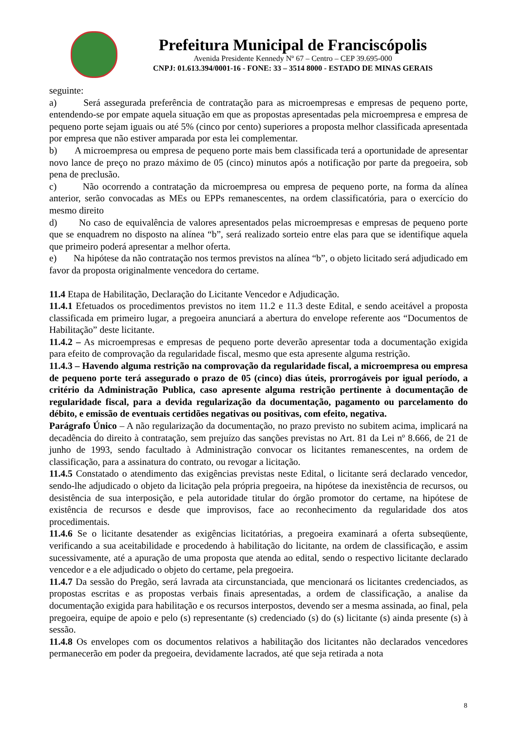Prefeitura Municipal de Franciscópolis
Avenida Presidente Kennedy Nº 67 – Centro – CEP 39.695-000
CNPJ: 01.613.394/0001-16 - FONE: 33 – 3514 8000 - ESTADO DE MINAS GERAIS
seguinte:
a) Será assegurada preferência de contratação para as microempresas e empresas de pequeno porte, entendendo-se por empate aquela situação em que as propostas apresentadas pela microempresa e empresa de pequeno porte sejam iguais ou até 5% (cinco por cento) superiores a proposta melhor classificada apresentada por empresa que não estiver amparada por esta lei complementar.
b) A microempresa ou empresa de pequeno porte mais bem classificada terá a oportunidade de apresentar novo lance de preço no prazo máximo de 05 (cinco) minutos após a notificação por parte da pregoeira, sob pena de preclusão.
c) Não ocorrendo a contratação da microempresa ou empresa de pequeno porte, na forma da alínea anterior, serão convocadas as MEs ou EPPs remanescentes, na ordem classificatória, para o exercício do mesmo direito
d) No caso de equivalência de valores apresentados pelas microempresas e empresas de pequeno porte que se enquadrem no disposto na alínea “b”, será realizado sorteio entre elas para que se identifique aquela que primeiro poderá apresentar a melhor oferta.
e) Na hipótese da não contratação nos termos previstos na alínea “b”, o objeto licitado será adjudicado em favor da proposta originalmente vencedora do certame.
11.4 Etapa de Habilitação, Declaração do Licitante Vencedor e Adjudicação.
11.4.1 Efetuados os procedimentos previstos no item 11.2 e 11.3 deste Edital, e sendo aceitável a proposta classificada em primeiro lugar, a pregoeira anunciará a abertura do envelope referente aos “Documentos de Habilitação” deste licitante.
11.4.2 – As microempresas e empresas de pequeno porte deverão apresentar toda a documentação exigida para efeito de comprovação da regularidade fiscal, mesmo que esta apresente alguma restrição.
11.4.3 – Havendo alguma restrição na comprovação da regularidade fiscal, a microempresa ou empresa de pequeno porte terá assegurado o prazo de 05 (cinco) dias úteis, prorrogáveis por igual período, a critério da Administração Publica, caso apresente alguma restrição pertinente à documentação de regularidade fiscal, para a devida regularização da documentação, pagamento ou parcelamento do débito, e emissão de eventuais certidões negativas ou positivas, com efeito, negativa.
Parágrafo Único – A não regularização da documentação, no prazo previsto no subitem acima, implicará na decadência do direito à contratação, sem prejuízo das sanções previstas no Art. 81 da Lei nº 8.666, de 21 de junho de 1993, sendo facultado à Administração convocar os licitantes remanescentes, na ordem de classificação, para a assinatura do contrato, ou revogar a licitação.
11.4.5 Constatado o atendimento das exigências previstas neste Edital, o licitante será declarado vencedor, sendo-lhe adjudicado o objeto da licitação pela própria pregoeira, na hipótese da inexistência de recursos, ou desistência de sua interposição, e pela autoridade titular do órgão promotor do certame, na hipótese de existência de recursos e desde que improvisos, face ao reconhecimento da regularidade dos atos procedimentais.
11.4.6 Se o licitante desatender as exigências licitatórias, a pregoeira examinará a oferta subseqüente, verificando a sua aceitabilidade e procedendo à habilitação do licitante, na ordem de classificação, e assim sucessivamente, até a apuração de uma proposta que atenda ao edital, sendo o respectivo licitante declarado vencedor e a ele adjudicado o objeto do certame, pela pregoeira.
11.4.7 Da sessão do Pregão, será lavrada ata circunstanciada, que mencionará os licitantes credenciados, as propostas escritas e as propostas verbais finais apresentadas, a ordem de classificação, a analise da documentação exigida para habilitação e os recursos interpostos, devendo ser a mesma assinada, ao final, pela pregoeira, equipe de apoio e pelo (s) representante (s) credenciado (s) do (s) licitante (s) ainda presente (s) à sessão.
11.4.8 Os envelopes com os documentos relativos a habilitação dos licitantes não declarados vencedores permanecerão em poder da pregoeira, devidamente lacrados, até que seja retirada a nota
8